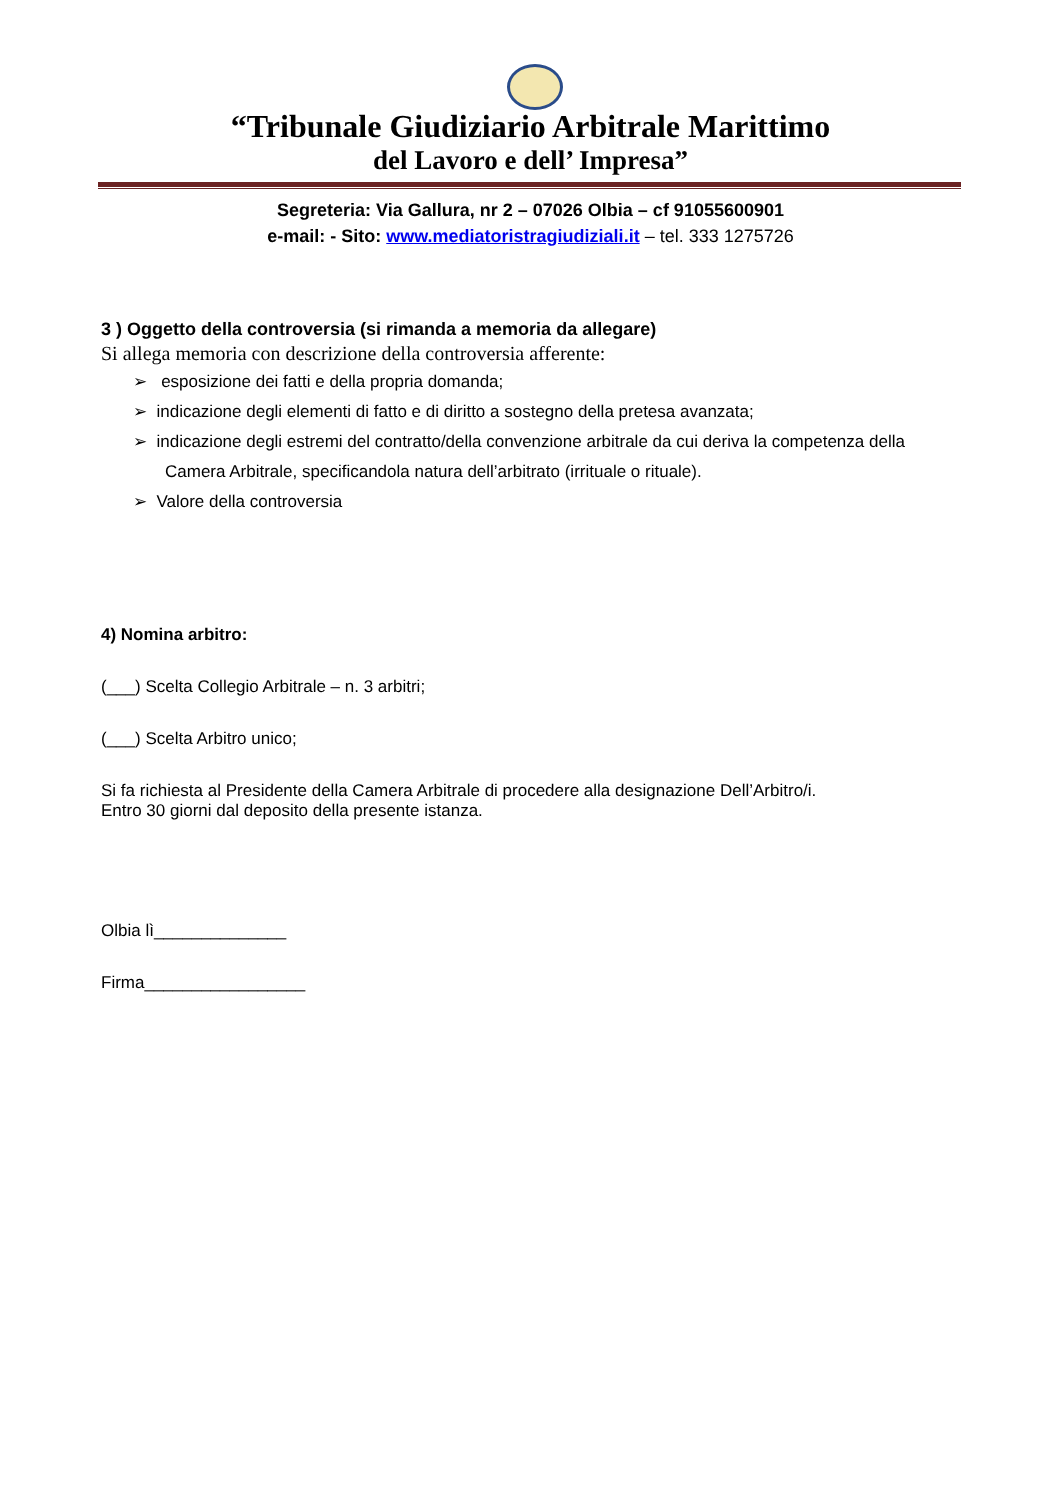“Tribunale Giudiziario Arbitrale Marittimo
del Lavoro e dell’ Impresa”
Segreteria: Via Gallura, nr 2 – 07026 Olbia – cf 91055600901
e-mail: - Sito: www.mediatoristragiudiziali.it – tel. 333 1275726
3 ) Oggetto della controversia (si rimanda a memoria da allegare)
Si allega memoria con descrizione della controversia afferente:
➢ esposizione dei fatti e della propria domanda;
➢ indicazione degli elementi di fatto e di diritto a sostegno della pretesa avanzata;
➢ indicazione degli estremi del contratto/della convenzione arbitrale da cui deriva la competenza della Camera Arbitrale, specificandola natura dell’arbitrato (irrituale o rituale).
➢ Valore della controversia
4) Nomina arbitro:
(___) Scelta Collegio Arbitrale – n. 3 arbitri;
(___) Scelta Arbitro unico;
Si fa richiesta al Presidente della Camera Arbitrale di procedere alla designazione Dell’Arbitro/i.
Entro 30 giorni dal deposito della presente istanza.
Olbia lì______________
Firma_________________